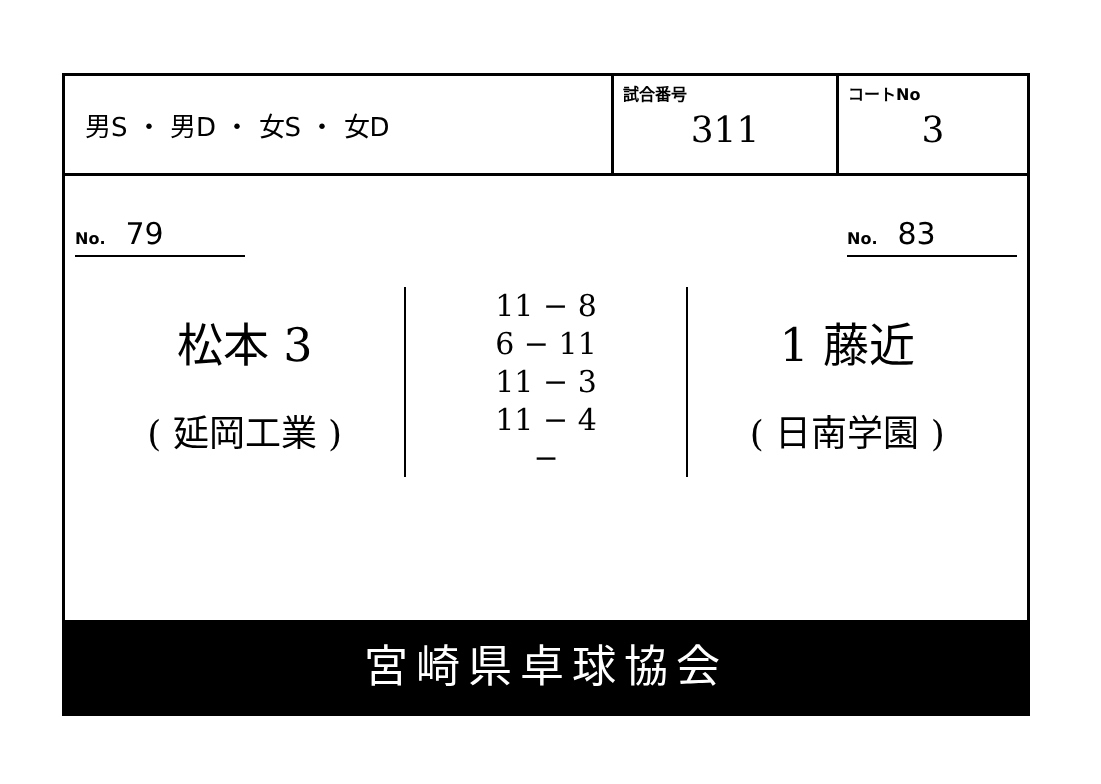| 男S ・ 男D ・ 女S ・ 女D | 試合番号 311 | コートNo 3 |
No. 79
No. 83
松本 3
( 延岡工業 )
11 − 8
6 − 11
11 − 3
11 − 4
−
1 藤近
( 日南学園 )
宮崎県卓球協会